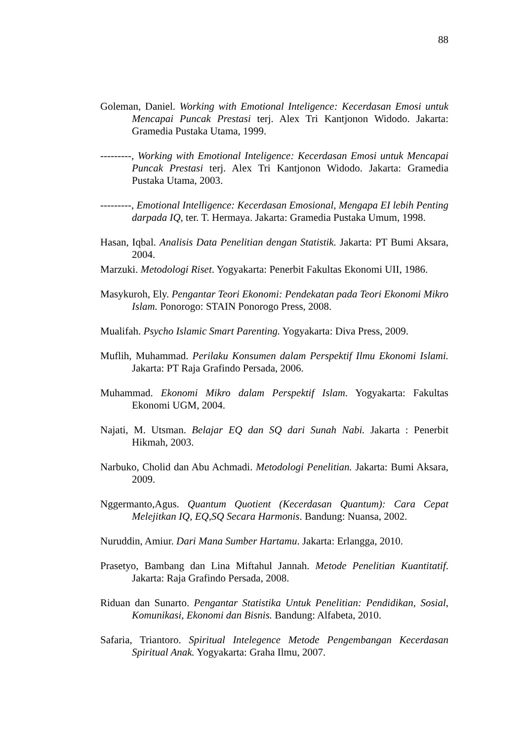88
Goleman, Daniel. Working with Emotional Inteligence: Kecerdasan Emosi untuk Mencapai Puncak Prestasi terj. Alex Tri Kantjonon Widodo. Jakarta: Gramedia Pustaka Utama, 1999.
---------, Working with Emotional Inteligence: Kecerdasan Emosi untuk Mencapai Puncak Prestasi terj. Alex Tri Kantjonon Widodo. Jakarta: Gramedia Pustaka Utama, 2003.
---------, Emotional Intelligence: Kecerdasan Emosional, Mengapa EI lebih Penting darpada IQ, ter. T. Hermaya. Jakarta: Gramedia Pustaka Umum, 1998.
Hasan, Iqbal. Analisis Data Penelitian dengan Statistik. Jakarta: PT Bumi Aksara, 2004.
Marzuki. Metodologi Riset. Yogyakarta: Penerbit Fakultas Ekonomi UII, 1986.
Masykuroh, Ely. Pengantar Teori Ekonomi: Pendekatan pada Teori Ekonomi Mikro Islam. Ponorogo: STAIN Ponorogo Press, 2008.
Mualifah. Psycho Islamic Smart Parenting. Yogyakarta: Diva Press, 2009.
Muflih, Muhammad. Perilaku Konsumen dalam Perspektif Ilmu Ekonomi Islami. Jakarta: PT Raja Grafindo Persada, 2006.
Muhammad. Ekonomi Mikro dalam Perspektif Islam. Yogyakarta: Fakultas Ekonomi UGM, 2004.
Najati, M. Utsman. Belajar EQ dan SQ dari Sunah Nabi. Jakarta : Penerbit Hikmah, 2003.
Narbuko, Cholid dan Abu Achmadi. Metodologi Penelitian. Jakarta: Bumi Aksara, 2009.
Nggermanto,Agus. Quantum Quotient (Kecerdasan Quantum): Cara Cepat Melejitkan IQ, EQ,SQ Secara Harmonis. Bandung: Nuansa, 2002.
Nuruddin, Amiur. Dari Mana Sumber Hartamu. Jakarta: Erlangga, 2010.
Prasetyo, Bambang dan Lina Miftahul Jannah. Metode Penelitian Kuantitatif. Jakarta: Raja Grafindo Persada, 2008.
Riduan dan Sunarto. Pengantar Statistika Untuk Penelitian: Pendidikan, Sosial, Komunikasi, Ekonomi dan Bisnis. Bandung: Alfabeta, 2010.
Safaria, Triantoro. Spiritual Intelegence Metode Pengembangan Kecerdasan Spiritual Anak. Yogyakarta: Graha Ilmu, 2007.